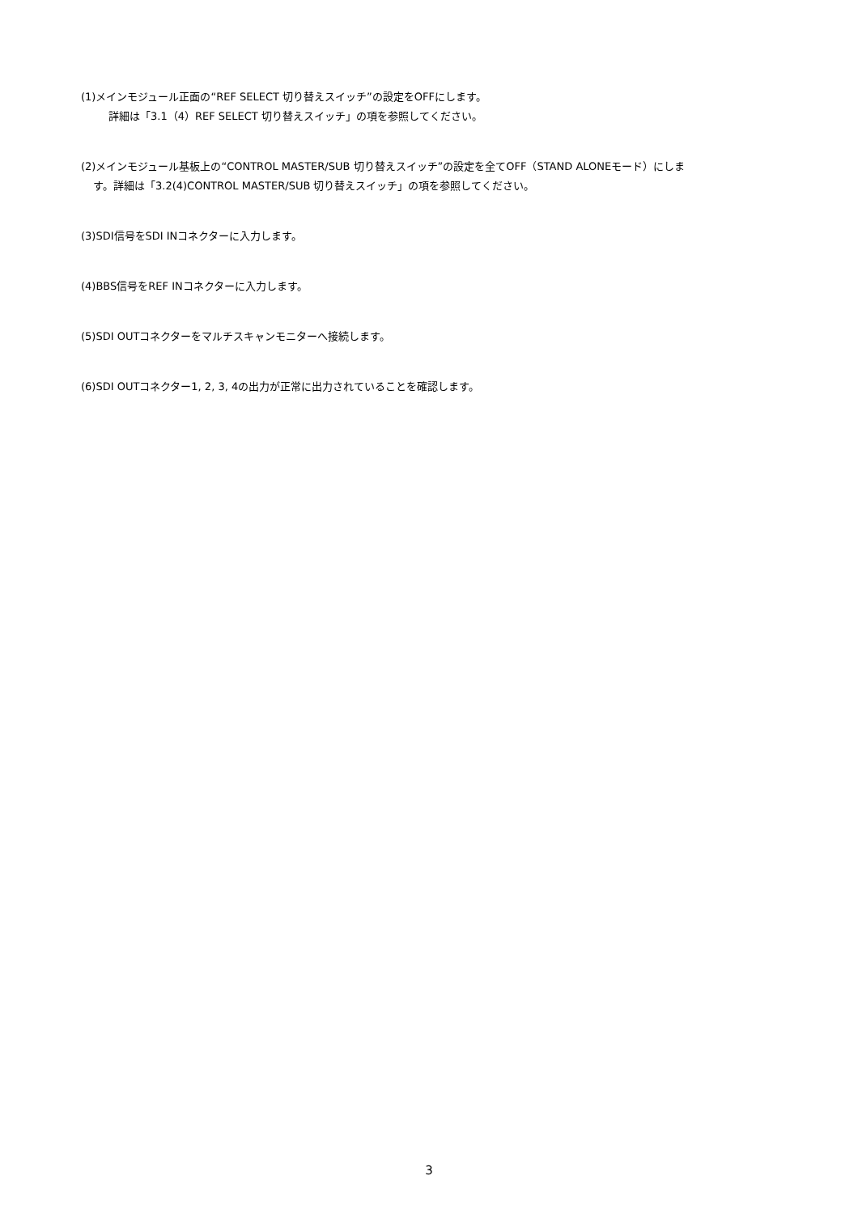(1)メインモジュール正面の“REF SELECT 切り替えスイッチ”の設定をOFFにします。
詳細は「3.1（4）REF SELECT 切り替えスイッチ」の項を参照してください。
(2)メインモジュール基板上の“CONTROL MASTER/SUB 切り替えスイッチ”の設定を全てOFF（STAND ALONEモード）にしま
す。詳細は「3.2(4)CONTROL MASTER/SUB 切り替えスイッチ」の項を参照してください。
(3)SDI信号をSDI INコネクターに入力します。
(4)BBS信号をREF INコネクターに入力します。
(5)SDI OUTコネクターをマルチスキャンモニターへ接続します。
(6)SDI OUTコネクター1, 2, 3, 4の出力が正常に出力されていることを確認します。
3